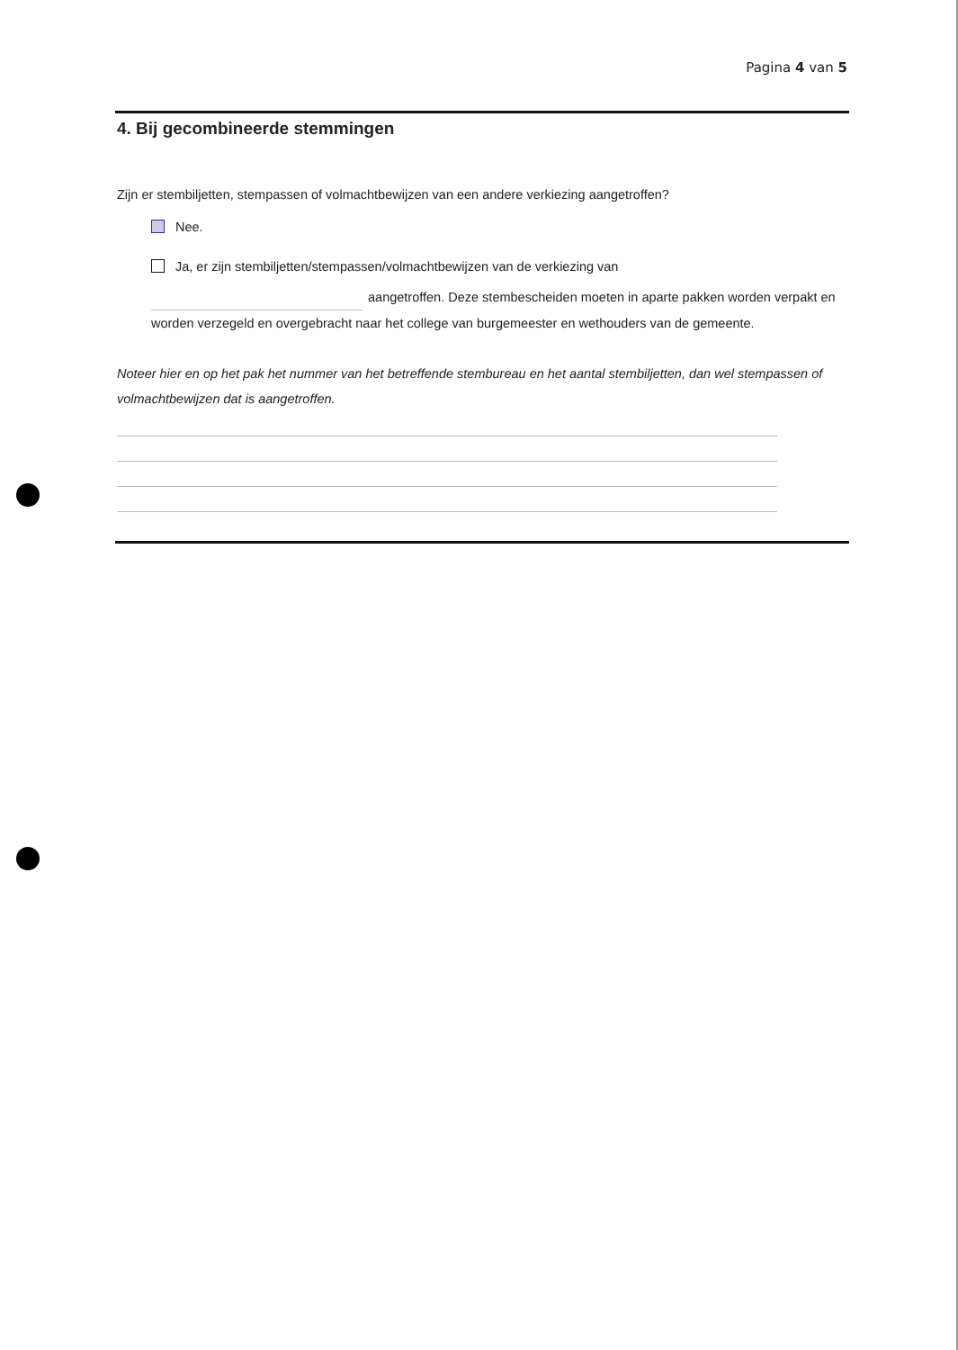Pagina 4 van 5
4. Bij gecombineerde stemmingen
Zijn er stembiljetten, stempassen of volmachtbewijzen van een andere verkiezing aangetroffen?
Nee.
Ja, er zijn stembiljetten/stempassen/volmachtbewijzen van de verkiezing van
aangetroffen. Deze stembescheiden moeten in aparte pakken worden verpakt en worden verzegeld en overgebracht naar het college van burgemeester en wethouders van de gemeente.
Noteer hier en op het pak het nummer van het betreffende stembureau en het aantal stembiljetten, dan wel stempassen of volmachtbewijzen dat is aangetroffen.